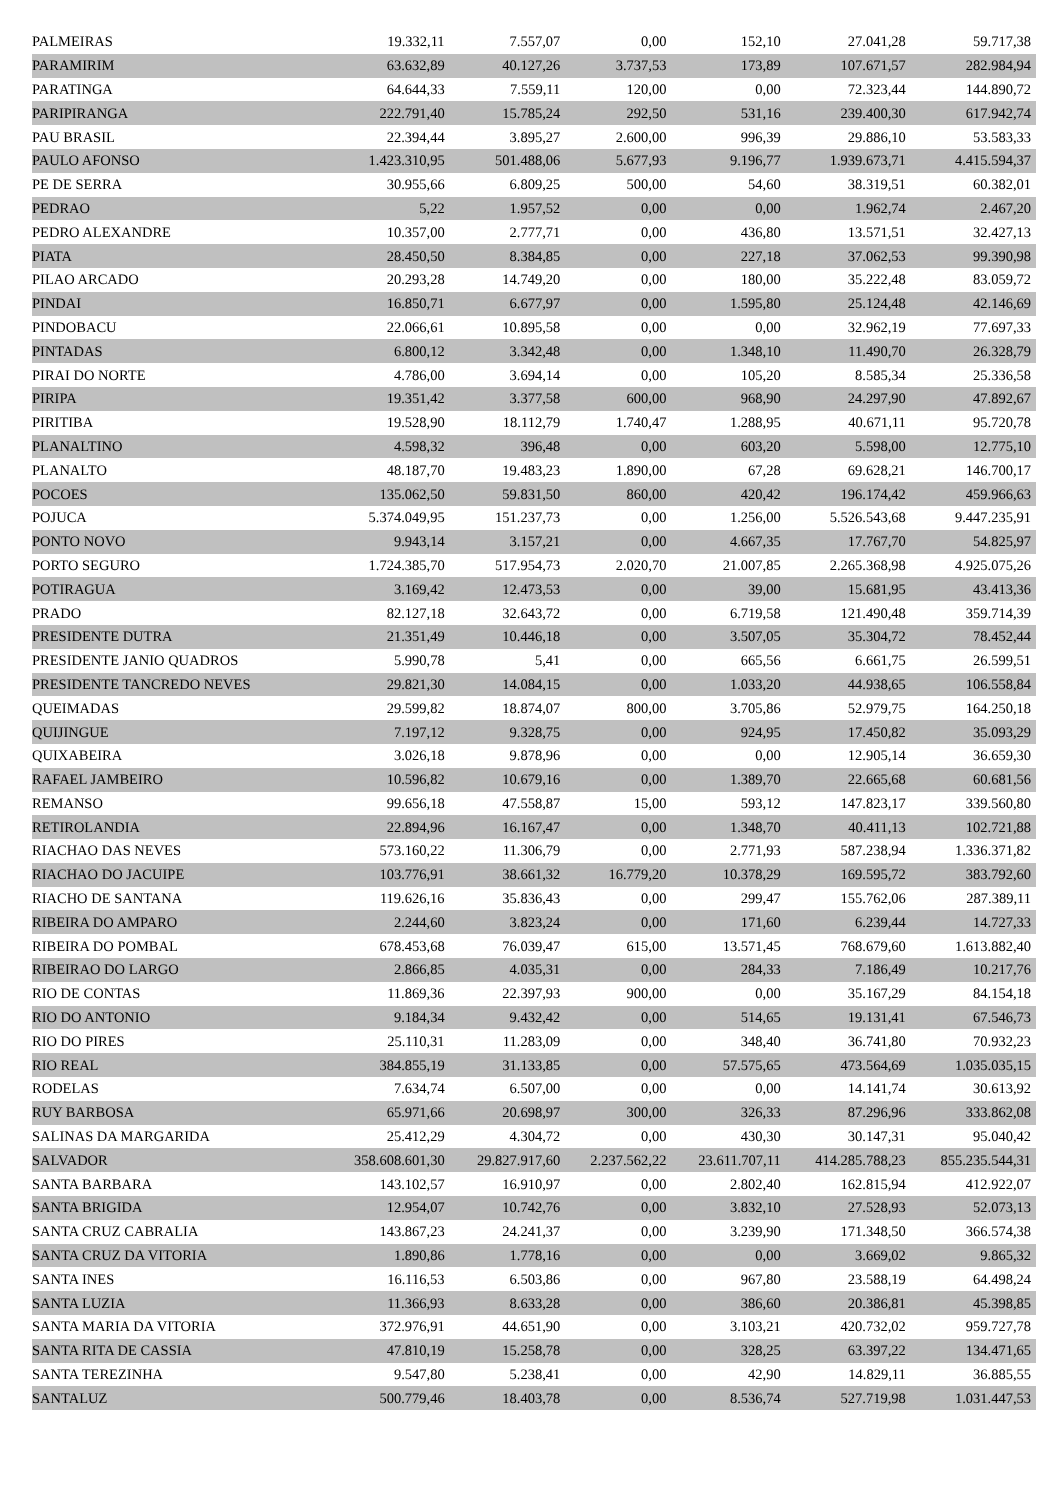| PALMEIRAS | 19.332,11 | 7.557,07 | 0,00 | 152,10 | 27.041,28 | 59.717,38 |
| PARAMIRIM | 63.632,89 | 40.127,26 | 3.737,53 | 173,89 | 107.671,57 | 282.984,94 |
| PARATINGA | 64.644,33 | 7.559,11 | 120,00 | 0,00 | 72.323,44 | 144.890,72 |
| PARIPIRANGA | 222.791,40 | 15.785,24 | 292,50 | 531,16 | 239.400,30 | 617.942,74 |
| PAU BRASIL | 22.394,44 | 3.895,27 | 2.600,00 | 996,39 | 29.886,10 | 53.583,33 |
| PAULO AFONSO | 1.423.310,95 | 501.488,06 | 5.677,93 | 9.196,77 | 1.939.673,71 | 4.415.594,37 |
| PE DE SERRA | 30.955,66 | 6.809,25 | 500,00 | 54,60 | 38.319,51 | 60.382,01 |
| PEDRAO | 5,22 | 1.957,52 | 0,00 | 0,00 | 1.962,74 | 2.467,20 |
| PEDRO ALEXANDRE | 10.357,00 | 2.777,71 | 0,00 | 436,80 | 13.571,51 | 32.427,13 |
| PIATA | 28.450,50 | 8.384,85 | 0,00 | 227,18 | 37.062,53 | 99.390,98 |
| PILAO ARCADO | 20.293,28 | 14.749,20 | 0,00 | 180,00 | 35.222,48 | 83.059,72 |
| PINDAI | 16.850,71 | 6.677,97 | 0,00 | 1.595,80 | 25.124,48 | 42.146,69 |
| PINDOBACU | 22.066,61 | 10.895,58 | 0,00 | 0,00 | 32.962,19 | 77.697,33 |
| PINTADAS | 6.800,12 | 3.342,48 | 0,00 | 1.348,10 | 11.490,70 | 26.328,79 |
| PIRAI DO NORTE | 4.786,00 | 3.694,14 | 0,00 | 105,20 | 8.585,34 | 25.336,58 |
| PIRIPA | 19.351,42 | 3.377,58 | 600,00 | 968,90 | 24.297,90 | 47.892,67 |
| PIRITIBA | 19.528,90 | 18.112,79 | 1.740,47 | 1.288,95 | 40.671,11 | 95.720,78 |
| PLANALTINO | 4.598,32 | 396,48 | 0,00 | 603,20 | 5.598,00 | 12.775,10 |
| PLANALTO | 48.187,70 | 19.483,23 | 1.890,00 | 67,28 | 69.628,21 | 146.700,17 |
| POCOES | 135.062,50 | 59.831,50 | 860,00 | 420,42 | 196.174,42 | 459.966,63 |
| POJUCA | 5.374.049,95 | 151.237,73 | 0,00 | 1.256,00 | 5.526.543,68 | 9.447.235,91 |
| PONTO NOVO | 9.943,14 | 3.157,21 | 0,00 | 4.667,35 | 17.767,70 | 54.825,97 |
| PORTO SEGURO | 1.724.385,70 | 517.954,73 | 2.020,70 | 21.007,85 | 2.265.368,98 | 4.925.075,26 |
| POTIRAGUA | 3.169,42 | 12.473,53 | 0,00 | 39,00 | 15.681,95 | 43.413,36 |
| PRADO | 82.127,18 | 32.643,72 | 0,00 | 6.719,58 | 121.490,48 | 359.714,39 |
| PRESIDENTE DUTRA | 21.351,49 | 10.446,18 | 0,00 | 3.507,05 | 35.304,72 | 78.452,44 |
| PRESIDENTE JANIO QUADROS | 5.990,78 | 5,41 | 0,00 | 665,56 | 6.661,75 | 26.599,51 |
| PRESIDENTE TANCREDO NEVES | 29.821,30 | 14.084,15 | 0,00 | 1.033,20 | 44.938,65 | 106.558,84 |
| QUEIMADAS | 29.599,82 | 18.874,07 | 800,00 | 3.705,86 | 52.979,75 | 164.250,18 |
| QUIJINGUE | 7.197,12 | 9.328,75 | 0,00 | 924,95 | 17.450,82 | 35.093,29 |
| QUIXABEIRA | 3.026,18 | 9.878,96 | 0,00 | 0,00 | 12.905,14 | 36.659,30 |
| RAFAEL JAMBEIRO | 10.596,82 | 10.679,16 | 0,00 | 1.389,70 | 22.665,68 | 60.681,56 |
| REMANSO | 99.656,18 | 47.558,87 | 15,00 | 593,12 | 147.823,17 | 339.560,80 |
| RETIROLANDIA | 22.894,96 | 16.167,47 | 0,00 | 1.348,70 | 40.411,13 | 102.721,88 |
| RIACHAO DAS NEVES | 573.160,22 | 11.306,79 | 0,00 | 2.771,93 | 587.238,94 | 1.336.371,82 |
| RIACHAO DO JACUIPE | 103.776,91 | 38.661,32 | 16.779,20 | 10.378,29 | 169.595,72 | 383.792,60 |
| RIACHO DE SANTANA | 119.626,16 | 35.836,43 | 0,00 | 299,47 | 155.762,06 | 287.389,11 |
| RIBEIRA DO AMPARO | 2.244,60 | 3.823,24 | 0,00 | 171,60 | 6.239,44 | 14.727,33 |
| RIBEIRA DO POMBAL | 678.453,68 | 76.039,47 | 615,00 | 13.571,45 | 768.679,60 | 1.613.882,40 |
| RIBEIRAO DO LARGO | 2.866,85 | 4.035,31 | 0,00 | 284,33 | 7.186,49 | 10.217,76 |
| RIO DE CONTAS | 11.869,36 | 22.397,93 | 900,00 | 0,00 | 35.167,29 | 84.154,18 |
| RIO DO ANTONIO | 9.184,34 | 9.432,42 | 0,00 | 514,65 | 19.131,41 | 67.546,73 |
| RIO DO PIRES | 25.110,31 | 11.283,09 | 0,00 | 348,40 | 36.741,80 | 70.932,23 |
| RIO REAL | 384.855,19 | 31.133,85 | 0,00 | 57.575,65 | 473.564,69 | 1.035.035,15 |
| RODELAS | 7.634,74 | 6.507,00 | 0,00 | 0,00 | 14.141,74 | 30.613,92 |
| RUY BARBOSA | 65.971,66 | 20.698,97 | 300,00 | 326,33 | 87.296,96 | 333.862,08 |
| SALINAS DA MARGARIDA | 25.412,29 | 4.304,72 | 0,00 | 430,30 | 30.147,31 | 95.040,42 |
| SALVADOR | 358.608.601,30 | 29.827.917,60 | 2.237.562,22 | 23.611.707,11 | 414.285.788,23 | 855.235.544,31 |
| SANTA BARBARA | 143.102,57 | 16.910,97 | 0,00 | 2.802,40 | 162.815,94 | 412.922,07 |
| SANTA BRIGIDA | 12.954,07 | 10.742,76 | 0,00 | 3.832,10 | 27.528,93 | 52.073,13 |
| SANTA CRUZ CABRALIA | 143.867,23 | 24.241,37 | 0,00 | 3.239,90 | 171.348,50 | 366.574,38 |
| SANTA CRUZ DA VITORIA | 1.890,86 | 1.778,16 | 0,00 | 0,00 | 3.669,02 | 9.865,32 |
| SANTA INES | 16.116,53 | 6.503,86 | 0,00 | 967,80 | 23.588,19 | 64.498,24 |
| SANTA LUZIA | 11.366,93 | 8.633,28 | 0,00 | 386,60 | 20.386,81 | 45.398,85 |
| SANTA MARIA DA VITORIA | 372.976,91 | 44.651,90 | 0,00 | 3.103,21 | 420.732,02 | 959.727,78 |
| SANTA RITA DE CASSIA | 47.810,19 | 15.258,78 | 0,00 | 328,25 | 63.397,22 | 134.471,65 |
| SANTA TEREZINHA | 9.547,80 | 5.238,41 | 0,00 | 42,90 | 14.829,11 | 36.885,55 |
| SANTALUZ | 500.779,46 | 18.403,78 | 0,00 | 8.536,74 | 527.719,98 | 1.031.447,53 |